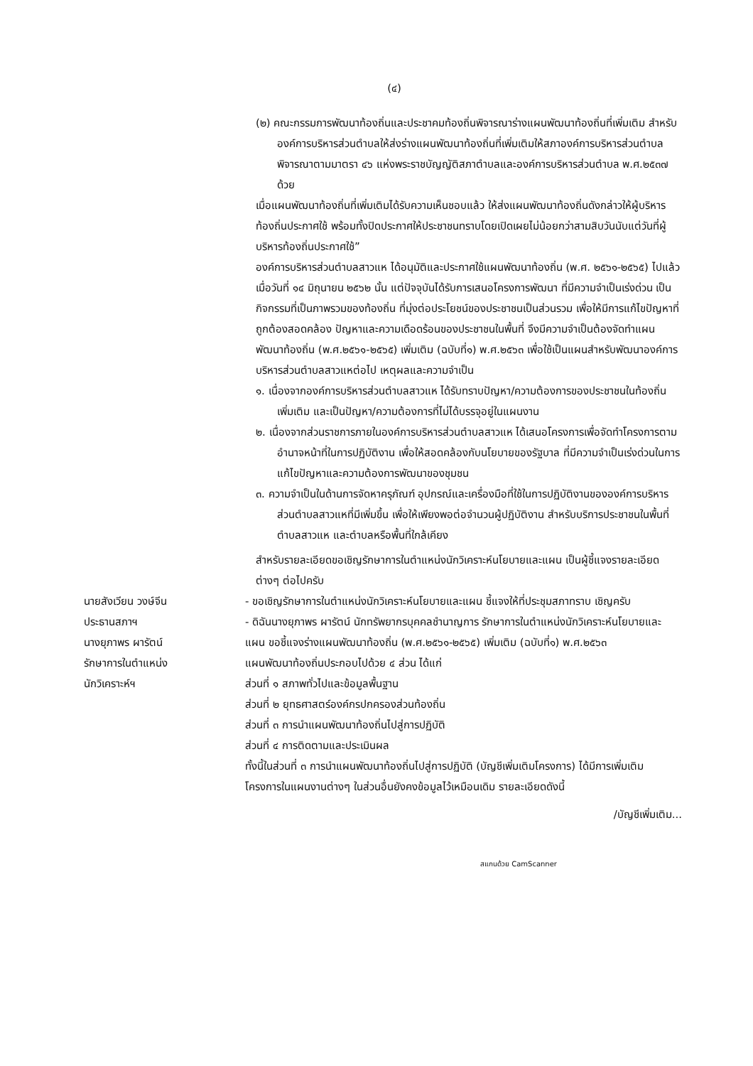(๔)
(๒) คณะกรรมการพัฒนาท้องถิ่นและประชาคมท้องถิ่นพิจารณาร่างแผนพัฒนาท้องถิ่นที่เพิ่มเติม สำหรับองค์การบริหารส่วนตำบลให้ส่งร่างแผนพัฒนาท้องถิ่นที่เพิ่มเติมให้สภาองค์การบริหารส่วนตำบลพิจารณาตามมาตรา ๔๖ แห่งพระราชบัญญัติสภาตำบลและองค์การบริหารส่วนตำบล พ.ศ.๒๕๓๗ ด้วย
เมื่อแผนพัฒนาท้องถิ่นที่เพิ่มเติมได้รับความเห็นชอบแล้ว ให้ส่งแผนพัฒนาท้องถิ่นดังกล่าวให้ผู้บริหารท้องถิ่นประกาศใช้ พร้อมทั้งปิดประกาศให้ประชาชนทราบโดยเปิดเผยไม่น้อยกว่าสามสิบวันนับแต่วันที่ผู้บริหารท้องถิ่นประกาศใช้”
องค์การบริหารส่วนตำบลสาวแห ได้อนุมัติและประกาศใช้แผนพัฒนาท้องถิ่น (พ.ศ. ๒๕๖๑-๒๕๖๕) ไปแล้ว เมื่อวันที่ ๑๔ มิถุนายน ๒๕๖๒ นั้น แต่ปัจจุบันได้รับการเสนอโครงการพัฒนา ที่มีความจำเป็นเร่งด่วน เป็นกิจกรรมที่เป็นภาพรวมของท้องถิ่น ที่มุ่งต่อประโยชน์ของประชาชนเป็นส่วนรวม เพื่อให้มีการแก้ไขปัญหาที่ถูกต้องสอดคล้อง ปัญหาและความเดือดร้อนของประชาชนในพื้นที่ จึงมีความจำเป็นต้องจัดทำแผนพัฒนาท้องถิ่น (พ.ศ.๒๕๖๑-๒๕๖๕) เพิ่มเติม (ฉบับที่๑) พ.ศ.๒๕๖๓ เพื่อใช้เป็นแผนสำหรับพัฒนาองค์การบริหารส่วนตำบลสาวแหต่อไป เหตุผลและความจำเป็น
๑. เนื่องจากองค์การบริหารส่วนตำบลสาวแห ได้รับทราบปัญหา/ความต้องการของประชาชนในท้องถิ่นเพิ่มเติม และเป็นปัญหา/ความต้องการที่ไม่ได้บรรจุอยู่ในแผนงาน
๒. เนื่องจากส่วนราชการภายในองค์การบริหารส่วนตำบลสาวแห ได้เสนอโครงการเพื่อจัดทำโครงการตามอำนาจหน้าที่ในการปฏิบัติงาน เพื่อให้สอดคล้องกับนโยบายของรัฐบาล ที่มีความจำเป็นเร่งด่วนในการแก้ไขปัญหาและความต้องการพัฒนาของชุมชน
๓. ความจำเป็นในด้านการจัดหาครุภัณฑ์ อุปกรณ์และเครื่องมือที่ใช้ในการปฏิบัติงานขององค์การบริหารส่วนตำบลสาวแหที่มีเพิ่มขึ้น เพื่อให้เพียงพอต่อจำนวนผู้ปฏิบัติงาน สำหรับบริการประชาชนในพื้นที่ตำบลสาวแห และตำบลหรือพื้นที่ใกล้เคียง
สำหรับรายละเอียดขอเชิญรักษาการในตำแหน่งนักวิเคราะห์นโยบายและแผน เป็นผู้ชี้แจงรายละเอียดต่างๆ ต่อไปครับ
นายสังเวียน วงษ์จีน
ประธานสภาฯ
นางยุภาพร ผารัตน์
รักษาการในตำแหน่ง
นักวิเคราะห์ฯ
- ขอเชิญรักษาการในตำแหน่งนักวิเคราะห์นโยบายและแผน ชี้แจงให้ที่ประชุมสภาทราบ เชิญครับ
- ดิฉันนางยุภาพร ผารัตน์ นักทรัพยากรบุคคลชำนาญการ รักษาการในตำแหน่งนักวิเคราะห์นโยบายและแผน ขอชี้แจงร่างแผนพัฒนาท้องถิ่น (พ.ศ.๒๕๖๑-๒๕๖๕) เพิ่มเติม (ฉบับที่๑) พ.ศ.๒๕๖๓
แผนพัฒนาท้องถิ่นประกอบไปด้วย ๔ ส่วน ได้แก่
ส่วนที่ ๑ สภาพทั่วไปและข้อมูลพื้นฐาน
ส่วนที่ ๒ ยุทธศาสตร์องค์กรปกครองส่วนท้องถิ่น
ส่วนที่ ๓ การนำแผนพัฒนาท้องถิ่นไปสู่การปฏิบัติ
ส่วนที่ ๔ การติดตามและประเมินผล
ทั้งนี้ในส่วนที่ ๓ การนำแผนพัฒนาท้องถิ่นไปสู่การปฏิบัติ (บัญชีเพิ่มเติมโครงการ) ได้มีการเพิ่มเติมโครงการในแผนงานต่างๆ ในส่วนอื่นยังคงข้อมูลไว้เหมือนเดิม รายละเอียดดังนี้
/บัญชีเพิ่มเติม...
สแกนด้วย CamScanner